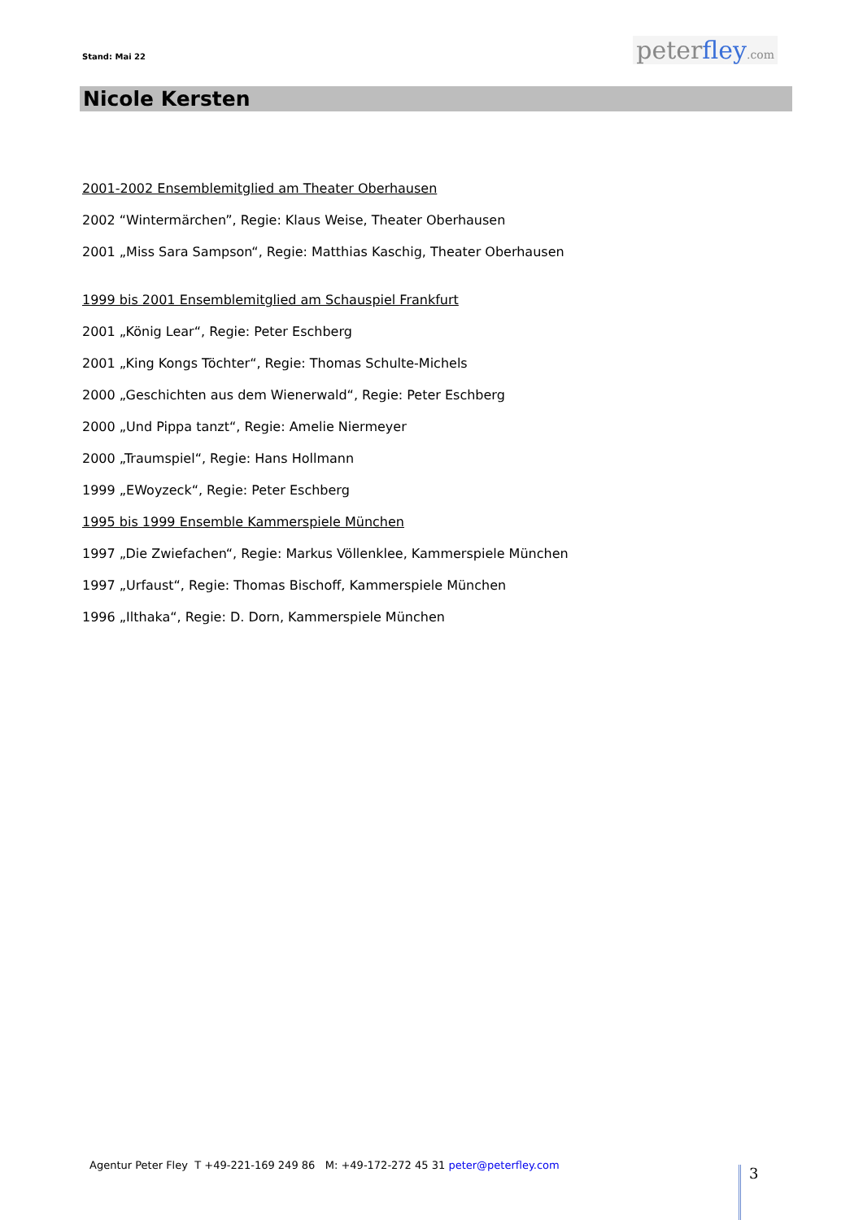Stand: Mai 22 peterfley.com
Nicole Kersten
2001-2002 Ensemblemitglied am Theater Oberhausen
2002 “Wintermärchen”, Regie: Klaus Weise, Theater Oberhausen
2001 „Miss Sara Sampson“, Regie: Matthias Kaschig, Theater Oberhausen
1999 bis 2001 Ensemblemitglied am Schauspiel Frankfurt
2001 „König Lear“, Regie: Peter Eschberg
2001 „King Kongs Töchter“, Regie: Thomas Schulte-Michels
2000 „Geschichten aus dem Wienerwald“, Regie: Peter Eschberg
2000 „Und Pippa tanzt“, Regie: Amelie Niermeyer
2000 „Traumspiel“, Regie: Hans Hollmann
1999 „EWoyzeck“, Regie: Peter Eschberg
1995 bis 1999 Ensemble Kammerspiele München
1997 „Die Zwiefachen“, Regie: Markus Völlenklee, Kammerspiele München
1997 „Urfaust“, Regie: Thomas Bischoff, Kammerspiele München
1996 „Ilthaka“, Regie: D. Dorn, Kammerspiele München
Agentur Peter Fley T +49-221-169 249 86 M: +49-172-272 45 31 peter@peterfley.com
3